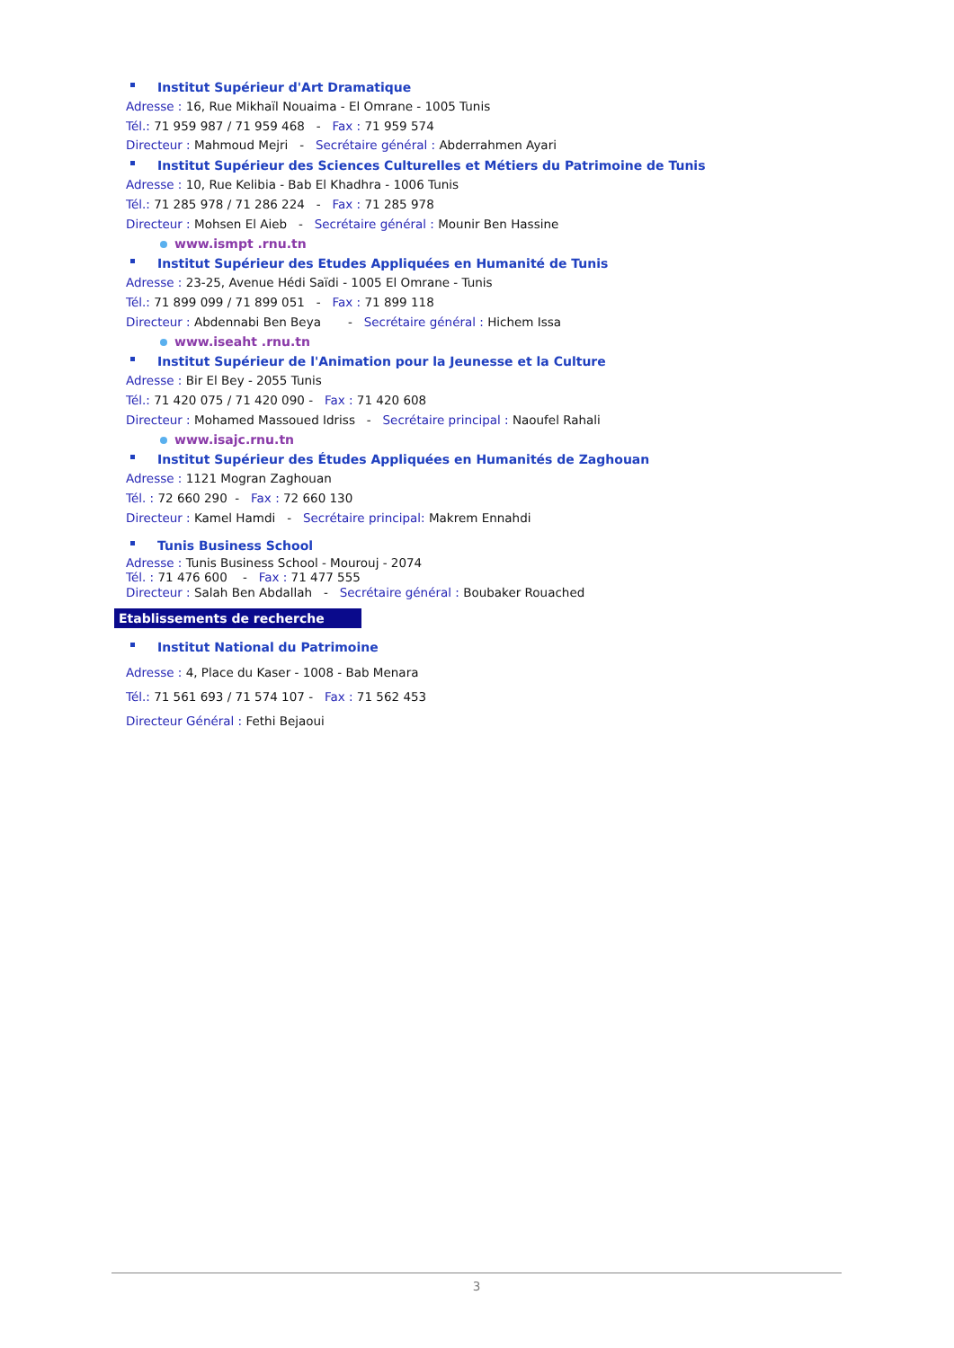Institut Supérieur d'Art Dramatique
Adresse : 16, Rue Mikhaïl Nouaima - El Omrane - 1005 Tunis
Tél.: 71 959 987 / 71 959 468 - Fax : 71 959 574
Directeur : Mahmoud Mejri - Secrétaire général : Abderrahmen Ayari
Institut Supérieur des Sciences Culturelles et Métiers du Patrimoine de Tunis
Adresse : 10, Rue Kelibia - Bab El Khadhra - 1006 Tunis
Tél.: 71 285 978 / 71 286 224 - Fax : 71 285 978
Directeur : Mohsen El Aieb - Secrétaire général : Mounir Ben Hassine
www.ismpt .rnu.tn
Institut Supérieur des Etudes Appliquées en Humanité de Tunis
Adresse : 23-25, Avenue Hédi Saïdi - 1005 El Omrane - Tunis
Tél.: 71 899 099 / 71 899 051 - Fax : 71 899 118
Directeur : Abdennabi Ben Beya - Secrétaire général : Hichem Issa
www.iseaht .rnu.tn
Institut Supérieur de l'Animation pour la Jeunesse et la Culture
Adresse : Bir El Bey - 2055 Tunis
Tél.: 71 420 075 / 71 420 090 - Fax : 71 420 608
Directeur : Mohamed Massoued Idriss - Secrétaire principal : Naoufel Rahali
www.isajc.rnu.tn
Institut Supérieur des Études Appliquées en Humanités de Zaghouan
Adresse : 1121 Mogran Zaghouan
Tél. : 72 660 290 - Fax : 72 660 130
Directeur : Kamel Hamdi - Secrétaire principal: Makrem Ennahdi
Tunis Business School
Adresse : Tunis Business School - Mourouj - 2074
Tél. : 71 476 600 - Fax : 71 477 555
Directeur : Salah Ben Abdallah - Secrétaire général : Boubaker Rouached
Etablissements de recherche
Institut National du Patrimoine
Adresse : 4, Place du Kaser - 1008 - Bab Menara
Tél.: 71 561 693 / 71 574 107 - Fax : 71 562 453
Directeur Général : Fethi Bejaoui
3